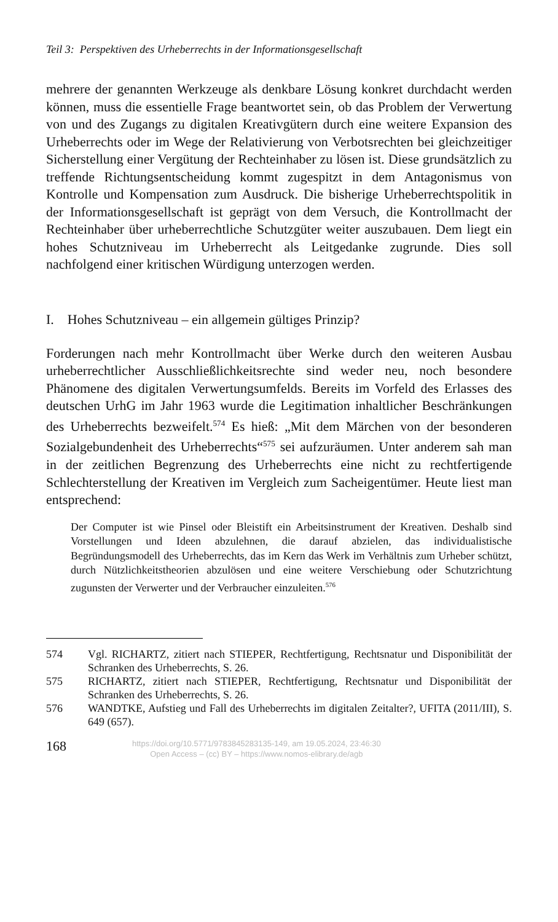Teil 3: Perspektiven des Urheberrechts in der Informationsgesellschaft
mehrere der genannten Werkzeuge als denkbare Lösung konkret durchdacht werden können, muss die essentielle Frage beantwortet sein, ob das Problem der Verwertung von und des Zugangs zu digitalen Kreativgütern durch eine weitere Expansion des Urheberrechts oder im Wege der Relativierung von Verbotsrechten bei gleichzeitiger Sicherstellung einer Vergütung der Rechteinhaber zu lösen ist. Diese grundsätzlich zu treffende Richtungsentscheidung kommt zugespitzt in dem Antagonismus von Kontrolle und Kompensation zum Ausdruck. Die bisherige Urheberrechtspolitik in der Informationsgesellschaft ist geprägt von dem Versuch, die Kontrollmacht der Rechteinhaber über urheberrechtliche Schutzgüter weiter auszubauen. Dem liegt ein hohes Schutzniveau im Urheberrecht als Leitgedanke zugrunde. Dies soll nachfolgend einer kritischen Würdigung unterzogen werden.
I. Hohes Schutzniveau – ein allgemein gültiges Prinzip?
Forderungen nach mehr Kontrollmacht über Werke durch den weiteren Ausbau urheberrechtlicher Ausschließlichkeitsrechte sind weder neu, noch besondere Phänomene des digitalen Verwertungsumfelds. Bereits im Vorfeld des Erlasses des deutschen UrhG im Jahr 1963 wurde die Legitimation inhaltlicher Beschränkungen des Urheberrechts bezweifelt.<sup>574</sup> Es hieß: „Mit dem Märchen von der besonderen Sozialgebundenheit des Urheberrechts“<sup>575</sup> sei aufzuräumen. Unter anderem sah man in der zeitlichen Begrenzung des Urheberrechts eine nicht zu rechtfertigende Schlechterstellung der Kreativen im Vergleich zum Sacheigentümer. Heute liest man entsprechend:
Der Computer ist wie Pinsel oder Bleistift ein Arbeitsinstrument der Kreativen. Deshalb sind Vorstellungen und Ideen abzulehnen, die darauf abzielen, das individualistische Begründungsmodell des Urheberrechts, das im Kern das Werk im Verhältnis zum Urheber schützt, durch Nützlichkeitstheorien abzulösen und eine weitere Verschiebung oder Schutzrichtung zugunsten der Verwerter und der Verbraucher einzuleiten.<sup>576</sup>
574 Vgl. RICHARTZ, zitiert nach STIEPER, Rechtfertigung, Rechtsnatur und Disponibilität der Schranken des Urheberrechts, S. 26.
575 RICHARTZ, zitiert nach STIEPER, Rechtfertigung, Rechtsnatur und Disponibilität der Schranken des Urheberrechts, S. 26.
576 WANDTKE, Aufstieg und Fall des Urheberrechts im digitalen Zeitalter?, UFITA (2011/III), S. 649 (657).
168
https://doi.org/10.5771/9783845283135-149, am 19.05.2024, 23:46:30
Open Access – (cc) BY – https://www.nomos-elibrary.de/agb